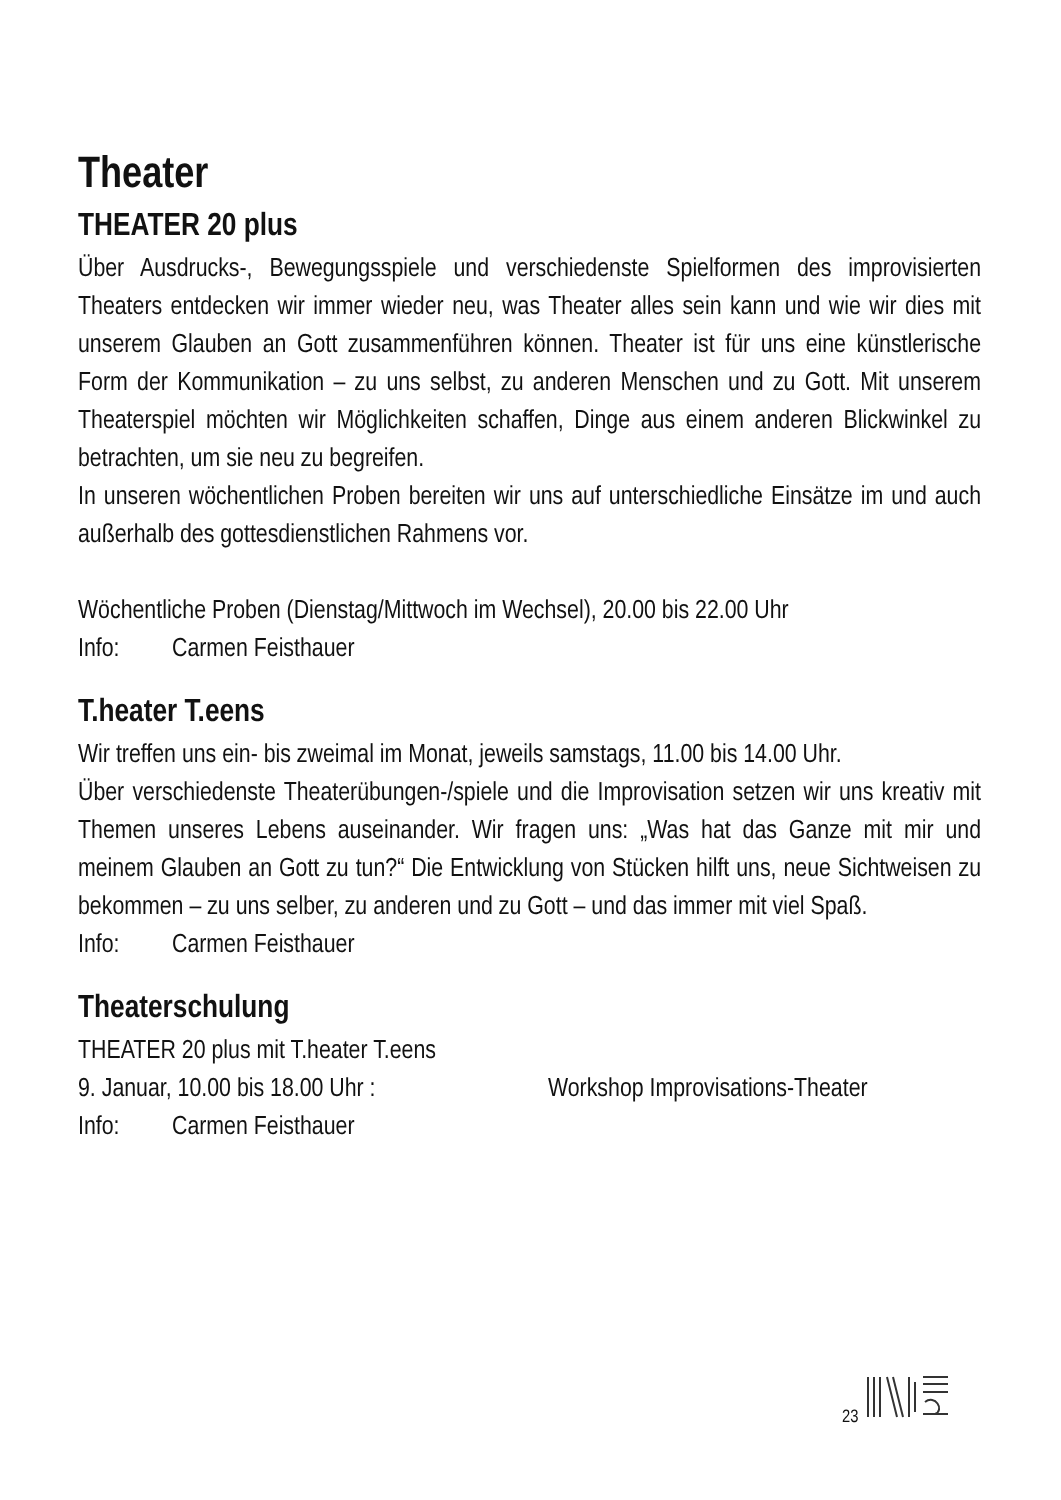Theater
THEATER 20 plus
Über Ausdrucks-, Bewegungsspiele und verschiedenste Spielformen des improvisierten Theaters entdecken wir immer wieder neu, was Theater alles sein kann und wie wir dies mit unserem Glauben an Gott zusammenführen können. Theater ist für uns eine künstlerische Form der Kommunikation – zu uns selbst, zu anderen Menschen und zu Gott. Mit unserem Theaterspiel möchten wir Möglichkeiten schaffen, Dinge aus einem anderen Blickwinkel zu betrachten, um sie neu zu begreifen.
In unseren wöchentlichen Proben bereiten wir uns auf unterschiedliche Einsätze im und auch außerhalb des gottesdienstlichen Rahmens vor.
Wöchentliche Proben (Dienstag/Mittwoch im Wechsel), 20.00 bis 22.00 Uhr
Info: Carmen Feisthauer
T.heater T.eens
Wir treffen uns ein- bis zweimal im Monat, jeweils samstags, 11.00 bis 14.00 Uhr.
Über verschiedenste Theaterübungen-/spiele und die Improvisation setzen wir uns kreativ mit Themen unseres Lebens auseinander. Wir fragen uns: „Was hat das Ganze mit mir und meinem Glauben an Gott zu tun?“ Die Entwicklung von Stücken hilft uns, neue Sichtweisen zu bekommen – zu uns selber, zu anderen und zu Gott – und das immer mit viel Spaß.
Info: Carmen Feisthauer
Theaterschulung
THEATER 20 plus mit T.heater T.eens
9. Januar, 10.00 bis 18.00 Uhr : Workshop Improvisations-Theater
Info: Carmen Feisthauer
23